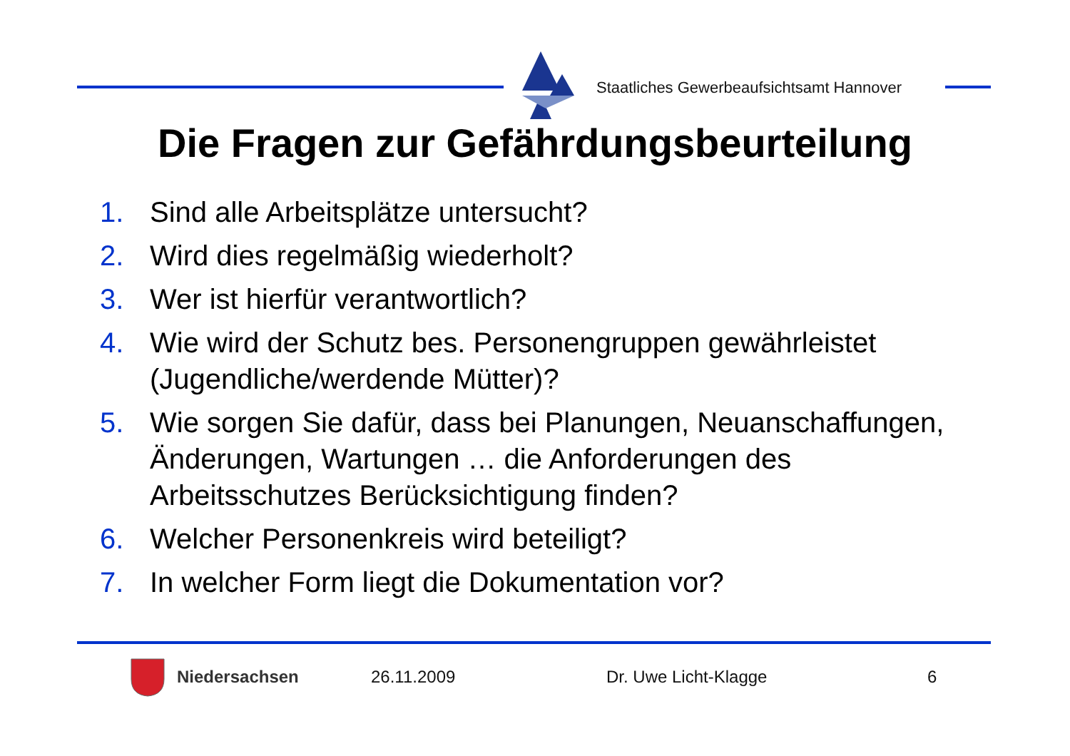Staatliches Gewerbeaufsichtsamt Hannover
Die Fragen zur Gefährdungsbeurteilung
1. Sind alle Arbeitsplätze untersucht?
2. Wird dies regelmäßig wiederholt?
3. Wer ist hierfür verantwortlich?
4. Wie wird der Schutz bes. Personengruppen gewährleistet (Jugendliche/werdende Mütter)?
5. Wie sorgen Sie dafür, dass bei Planungen, Neuanschaffungen, Änderungen, Wartungen … die Anforderungen des Arbeitsschutzes Berücksichtigung finden?
6. Welcher Personenkreis wird beteiligt?
7. In welcher Form liegt die Dokumentation vor?
Niedersachsen 26.11.2009 Dr. Uwe Licht-Klagge 6